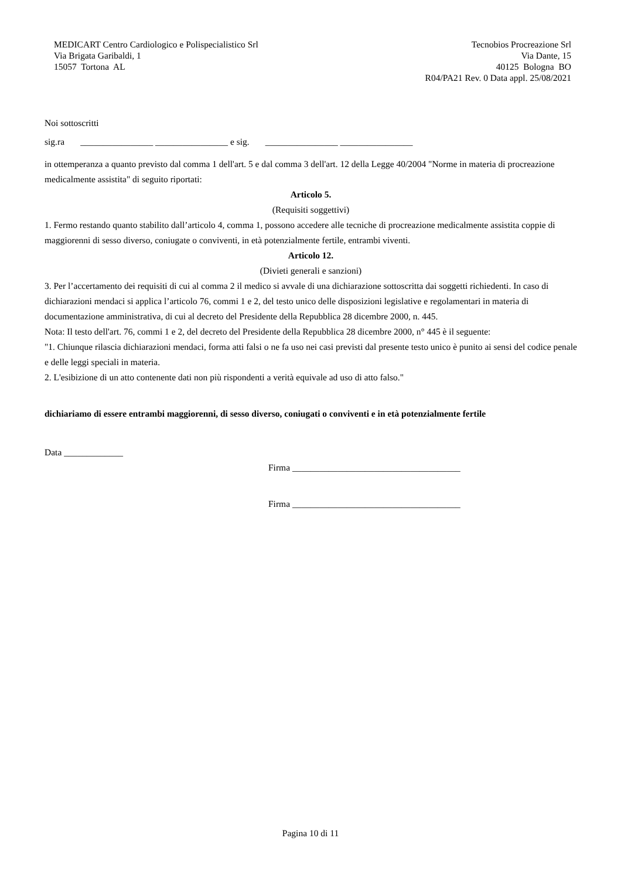MEDICART Centro Cardiologico e Polispecialistico Srl
Via Brigata Garibaldi, 1
15057 Tortona AL
Tecnobios Procreazione Srl
Via Dante, 15
40125 Bologna BO
R04/PA21 Rev. 0 Data appl. 25/08/2021
Noi sottoscritti
sig.ra ________________ ________________ e sig. ________________ ________________
in ottemperanza a quanto previsto dal comma 1 dell'art. 5 e dal comma 3 dell'art. 12 della Legge 40/2004 "Norme in materia di procreazione medicalmente assistita" di seguito riportati:
Articolo 5.
(Requisiti soggettivi)
1. Fermo restando quanto stabilito dall’articolo 4, comma 1, possono accedere alle tecniche di procreazione medicalmente assistita coppie di maggiorenni di sesso diverso, coniugate o conviventi, in età potenzialmente fertile, entrambi viventi.
Articolo 12.
(Divieti generali e sanzioni)
3. Per l’accertamento dei requisiti di cui al comma 2 il medico si avvale di una dichiarazione sottoscritta dai soggetti richiedenti. In caso di dichiarazioni mendaci si applica l’articolo 76, commi 1 e 2, del testo unico delle disposizioni legislative e regolamentari in materia di documentazione amministrativa, di cui al decreto del Presidente della Repubblica 28 dicembre 2000, n. 445.
Nota: Il testo dell'art. 76, commi 1 e 2, del decreto del Presidente della Repubblica 28 dicembre 2000, n° 445 è il seguente:
"1. Chiunque rilascia dichiarazioni mendaci, forma atti falsi o ne fa uso nei casi previsti dal presente testo unico è punito ai sensi del codice penale e delle leggi speciali in materia.
2. L'esibizione di un atto contenente dati non più rispondenti a verità equivale ad uso di atto falso."
dichiariamo di essere entrambi maggiorenni, di sesso diverso, coniugati o conviventi e in età potenzialmente fertile
Data _____________
Firma _____________________________________
Firma _____________________________________
Pagina 10 di 11